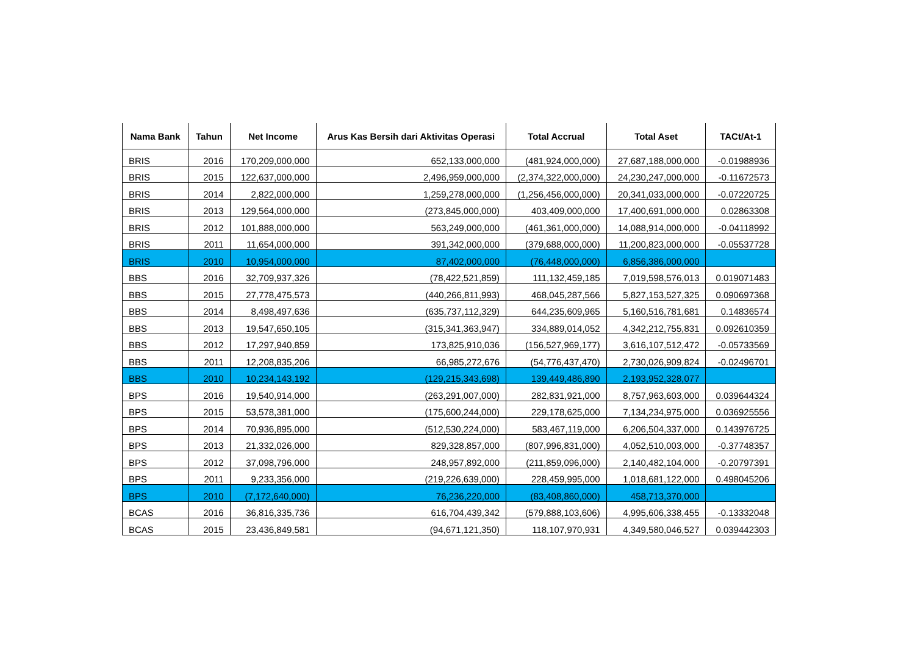| Nama Bank | Tahun | Net Income | Arus Kas Bersih dari Aktivitas Operasi | Total Accrual | Total Aset | TACt/At-1 |
| --- | --- | --- | --- | --- | --- | --- |
| BRIS | 2016 | 170,209,000,000 | 652,133,000,000 | (481,924,000,000) | 27,687,188,000,000 | -0.01988936 |
| BRIS | 2015 | 122,637,000,000 | 2,496,959,000,000 | (2,374,322,000,000) | 24,230,247,000,000 | -0.11672573 |
| BRIS | 2014 | 2,822,000,000 | 1,259,278,000,000 | (1,256,456,000,000) | 20,341,033,000,000 | -0.07220725 |
| BRIS | 2013 | 129,564,000,000 | (273,845,000,000) | 403,409,000,000 | 17,400,691,000,000 | 0.02863308 |
| BRIS | 2012 | 101,888,000,000 | 563,249,000,000 | (461,361,000,000) | 14,088,914,000,000 | -0.04118992 |
| BRIS | 2011 | 11,654,000,000 | 391,342,000,000 | (379,688,000,000) | 11,200,823,000,000 | -0.05537728 |
| BRIS | 2010 | 10,954,000,000 | 87,402,000,000 | (76,448,000,000) | 6,856,386,000,000 | |
| BBS | 2016 | 32,709,937,326 | (78,422,521,859) | 111,132,459,185 | 7,019,598,576,013 | 0.019071483 |
| BBS | 2015 | 27,778,475,573 | (440,266,811,993) | 468,045,287,566 | 5,827,153,527,325 | 0.090697368 |
| BBS | 2014 | 8,498,497,636 | (635,737,112,329) | 644,235,609,965 | 5,160,516,781,681 | 0.14836574 |
| BBS | 2013 | 19,547,650,105 | (315,341,363,947) | 334,889,014,052 | 4,342,212,755,831 | 0.092610359 |
| BBS | 2012 | 17,297,940,859 | 173,825,910,036 | (156,527,969,177) | 3,616,107,512,472 | -0.05733569 |
| BBS | 2011 | 12,208,835,206 | 66,985,272,676 | (54,776,437,470) | 2,730,026,909,824 | -0.02496701 |
| BBS | 2010 | 10,234,143,192 | (129,215,343,698) | 139,449,486,890 | 2,193,952,328,077 | |
| BPS | 2016 | 19,540,914,000 | (263,291,007,000) | 282,831,921,000 | 8,757,963,603,000 | 0.039644324 |
| BPS | 2015 | 53,578,381,000 | (175,600,244,000) | 229,178,625,000 | 7,134,234,975,000 | 0.036925556 |
| BPS | 2014 | 70,936,895,000 | (512,530,224,000) | 583,467,119,000 | 6,206,504,337,000 | 0.143976725 |
| BPS | 2013 | 21,332,026,000 | 829,328,857,000 | (807,996,831,000) | 4,052,510,003,000 | -0.37748357 |
| BPS | 2012 | 37,098,796,000 | 248,957,892,000 | (211,859,096,000) | 2,140,482,104,000 | -0.20797391 |
| BPS | 2011 | 9,233,356,000 | (219,226,639,000) | 228,459,995,000 | 1,018,681,122,000 | 0.498045206 |
| BPS | 2010 | (7,172,640,000) | 76,236,220,000 | (83,408,860,000) | 458,713,370,000 | |
| BCAS | 2016 | 36,816,335,736 | 616,704,439,342 | (579,888,103,606) | 4,995,606,338,455 | -0.13332048 |
| BCAS | 2015 | 23,436,849,581 | (94,671,121,350) | 118,107,970,931 | 4,349,580,046,527 | 0.039442303 |